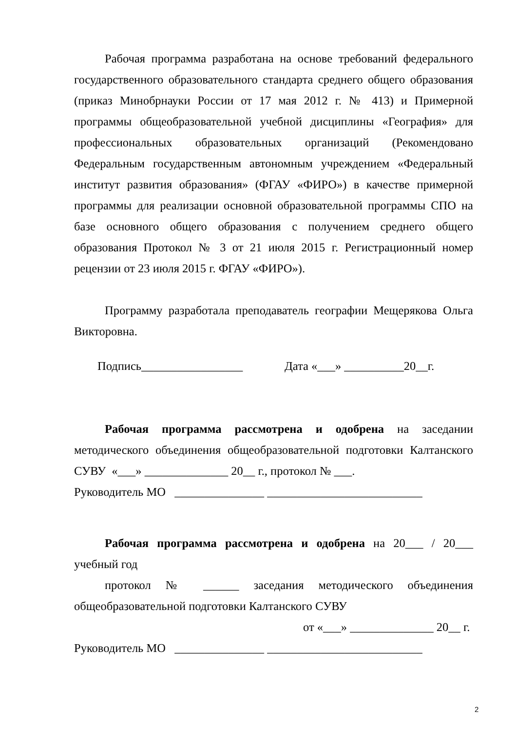Рабочая программа разработана на основе требований федерального государственного образовательного стандарта среднего общего образования (приказ Минобрнауки России от 17 мая 2012 г. № 413) и Примерной программы общеобразовательной учебной дисциплины «География» для профессиональных образовательных организаций (Рекомендовано Федеральным государственным автономным учреждением «Федеральный институт развития образования» (ФГАУ «ФИРО») в качестве примерной программы для реализации основной образовательной программы СПО на базе основного общего образования с получением среднего общего образования Протокол № 3 от 21 июля 2015 г. Регистрационный номер рецензии от 23 июля 2015 г. ФГАУ «ФИРО»).
Программу разработала преподаватель географии Мещерякова Ольга Викторовна.
Подпись_________________ Дата «___» __________20__г.
Рабочая программа рассмотрена и одобрена на заседании методического объединения общеобразовательной подготовки Калтанского СУВУ «___» ______________ 20__ г., протокол № ___.
Руководитель МО _______________ __________________________
Рабочая программа рассмотрена и одобрена на 20___ / 20___ учебный год
протокол № ______ заседания методического объединения общеобразовательной подготовки Калтанского СУВУ
от «___» ______________ 20__ г.
Руководитель МО _______________ __________________________
2